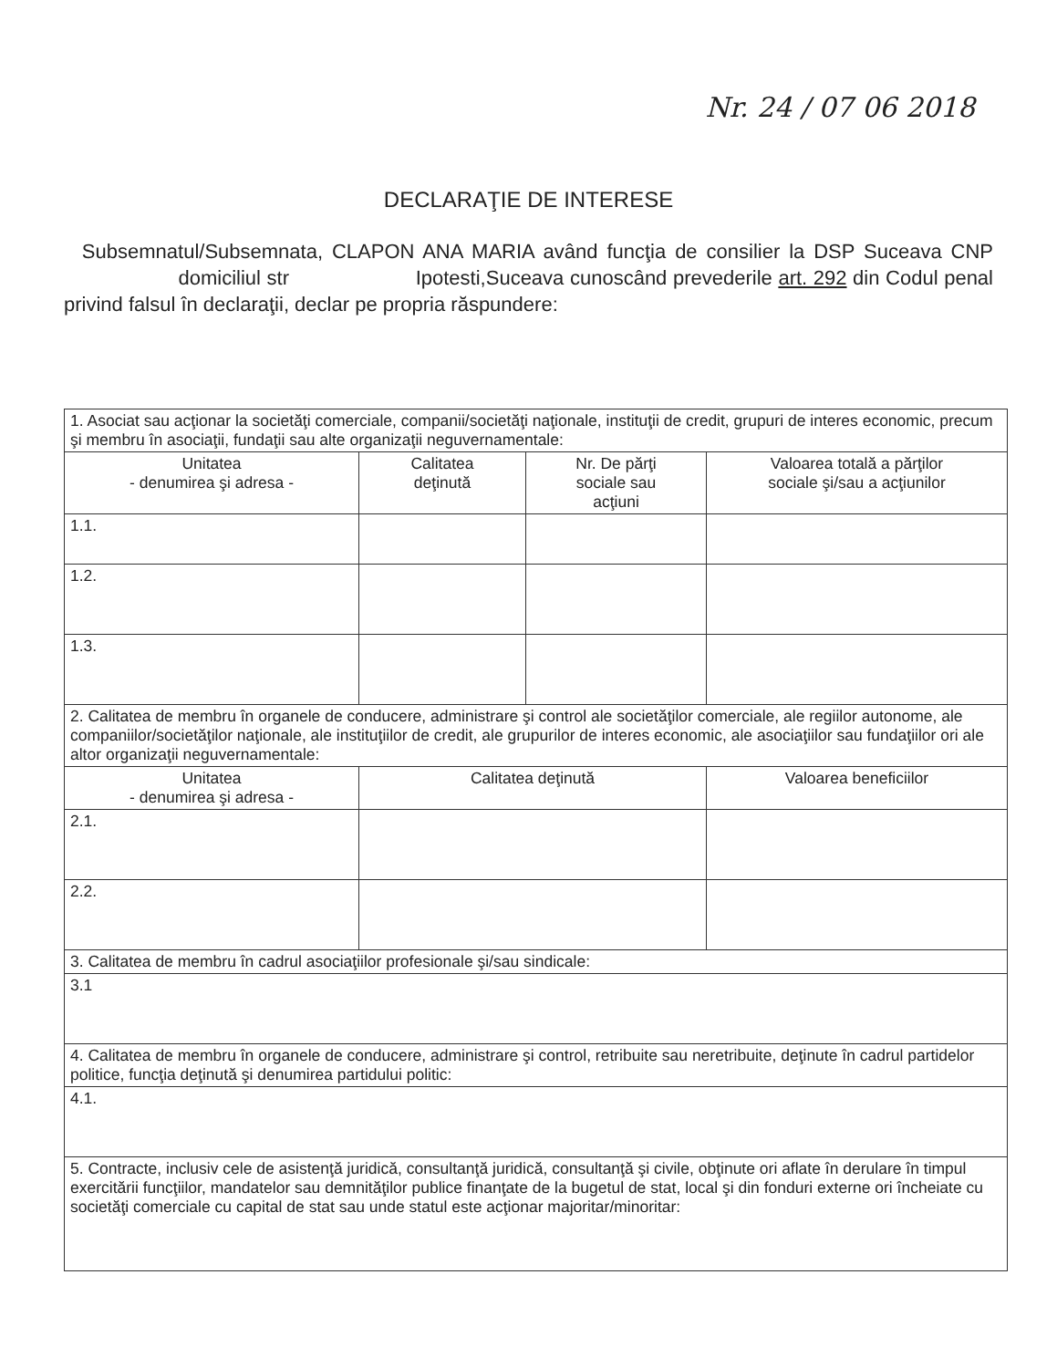Nr. 24 / 07 06 2018
DECLARAŢIE DE INTERESE
Subsemnatul/Subsemnata, CLAPON ANA MARIA având funcţia de consilier la DSP Suceava CNP domiciliul str Ipotesti,Suceava cunoscând prevederile art. 292 din Codul penal privind falsul în declaraţii, declar pe propria răspundere:
| 1. Asociat sau acţionar la societăţi comerciale, companii/societăţi naţionale, instituţii de credit, grupuri de interes economic, precum şi membru în asociaţii, fundaţii sau alte organizaţii neguvernamentale: | | | |
| Unitatea - denumirea şi adresa - | Calitatea deţinută | Nr. De părţi sociale sau acţiuni | Valoarea totală a părţilor sociale şi/sau a acţiunilor |
| 1.1. | | | |
| 1.2. | | | |
| 1.3. | | | |
| 2. Calitatea de membru în organele de conducere, administrare şi control ale societăţilor comerciale, ale regiilor autonome, ale companiilor/societăţilor naţionale, ale instituţiilor de credit, ale grupurilor de interes economic, ale asociaţiilor sau fundaţiilor ori ale altor organizaţii neguvernamentale: | | | |
| Unitatea - denumirea şi adresa - | Calitatea deţinută | | Valoarea beneficiilor |
| 2.1. | | | |
| 2.2. | | | |
| 3. Calitatea de membru în cadrul asociaţiilor profesionale şi/sau sindicale: | | | |
| 3.1 | | | |
| 4. Calitatea de membru în organele de conducere, administrare şi control, retribuite sau neretribuite, deţinute în cadrul partidelor politice, funcţia deţinută şi denumirea partidului politic: | | | |
| 4.1. | | | |
| 5. Contracte, inclusiv cele de asistenţă juridică, consultanţă juridică, consultanţă şi civile, obţinute ori aflate în derulare în timpul exercitării funcţiilor, mandatelor sau demnităţilor publice finanţate de la bugetul de stat, local şi din fonduri externe ori încheiate cu societăţi comerciale cu capital de stat sau unde statul este acţionar majoritar/minoritar: | | | |